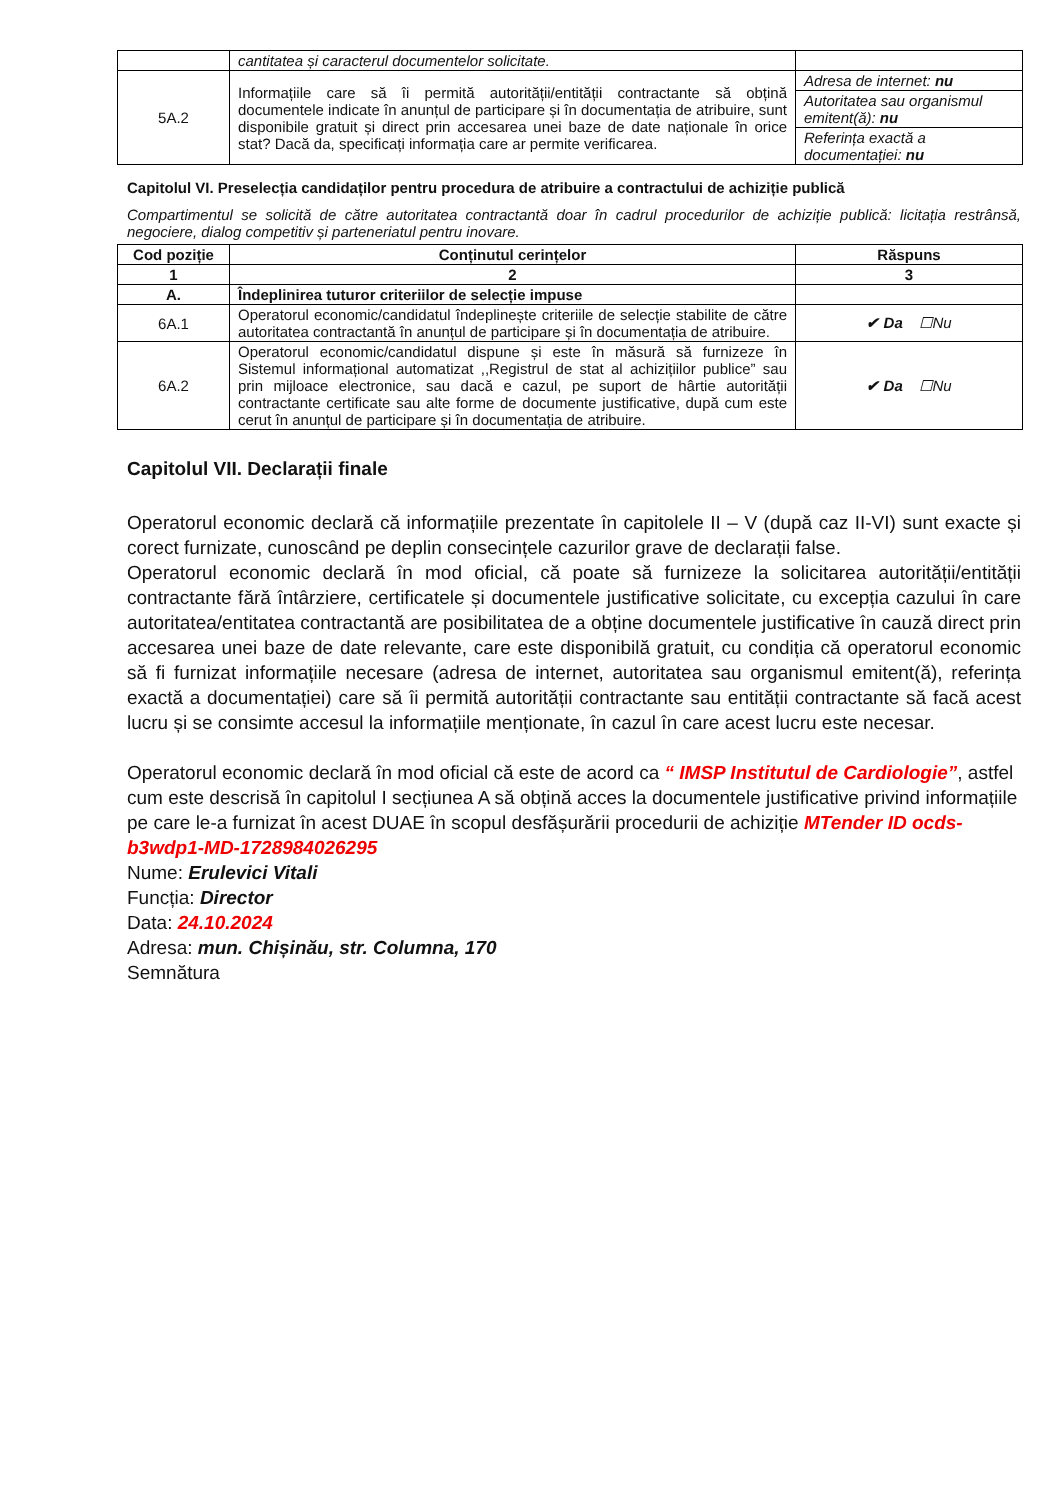| | cantitatea și caracterul documentelor solicitate. | |
| 5A.2 | Informațiile care să îi permită autorității/entității contractante să obțină documentele indicate în anunțul de participare și în documentația de atribuire, sunt disponibile gratuit și direct prin accesarea unei baze de date naționale în orice stat? Dacă da, specificați informația care ar permite verificarea. | Adresa de internet: nu |
| | | Autoritatea sau organismul emitent(ă): nu |
| | | Referința exactă a documentației: nu |
Capitolul VI. Preselecția candidaților pentru procedura de atribuire a contractului de achiziție publică
Compartimentul se solicită de către autoritatea contractantă doar în cadrul procedurilor de achiziție publică: licitația restrânsă, negociere, dialog competitiv și parteneriatul pentru inovare.
| Cod poziție | Conținutul cerințelor | Răspuns |
| --- | --- | --- |
| 1 | 2 | 3 |
| A. | Îndeplinirea tuturor criteriilor de selecție impuse | |
| 6A.1 | Operatorul economic/candidatul îndeplinește criteriile de selecție stabilite de către autoritatea contractantă în anunțul de participare și în documentația de atribuire. | ✔ Da ☐Nu |
| 6A.2 | Operatorul economic/candidatul dispune și este în măsură să furnizeze în Sistemul informațional automatizat ,,Registrul de stat al achizițiilor publice” sau prin mijloace electronice, sau dacă e cazul, pe suport de hârtie autorității contractante certificate sau alte forme de documente justificative, după cum este cerut în anunțul de participare și în documentația de atribuire. | ✔ Da ☐Nu |
Capitolul VII. Declarații finale
Operatorul economic declară că informațiile prezentate în capitolele II – V (după caz II-VI) sunt exacte și corect furnizate, cunoscând pe deplin consecințele cazurilor grave de declarații false.
Operatorul economic declară în mod oficial, că poate să furnizeze la solicitarea autorității/entității contractante fără întârziere, certificatele și documentele justificative solicitate, cu excepția cazului în care autoritatea/entitatea contractantă are posibilitatea de a obține documentele justificative în cauză direct prin accesarea unei baze de date relevante, care este disponibilă gratuit, cu condiția că operatorul economic să fi furnizat informațiile necesare (adresa de internet, autoritatea sau organismul emitent(ă), referința exactă a documentației) care să îi permită autorității contractante sau entității contractante să facă acest lucru și se consimte accesul la informațiile menționate, în cazul în care acest lucru este necesar.
Operatorul economic declară în mod oficial că este de acord ca “ IMSP Institutul de Cardiologie”, astfel cum este descrisă în capitolul I secțiunea A să obțină acces la documentele justificative privind informațiile pe care le-a furnizat în acest DUAE în scopul desfășurării procedurii de achiziție MTender ID ocds-b3wdp1-MD-1728984026295
Nume: Erulevici Vitali
Funcția: Director
Data: 24.10.2024
Adresa: mun. Chișinău, str. Columna, 170
Semnătura